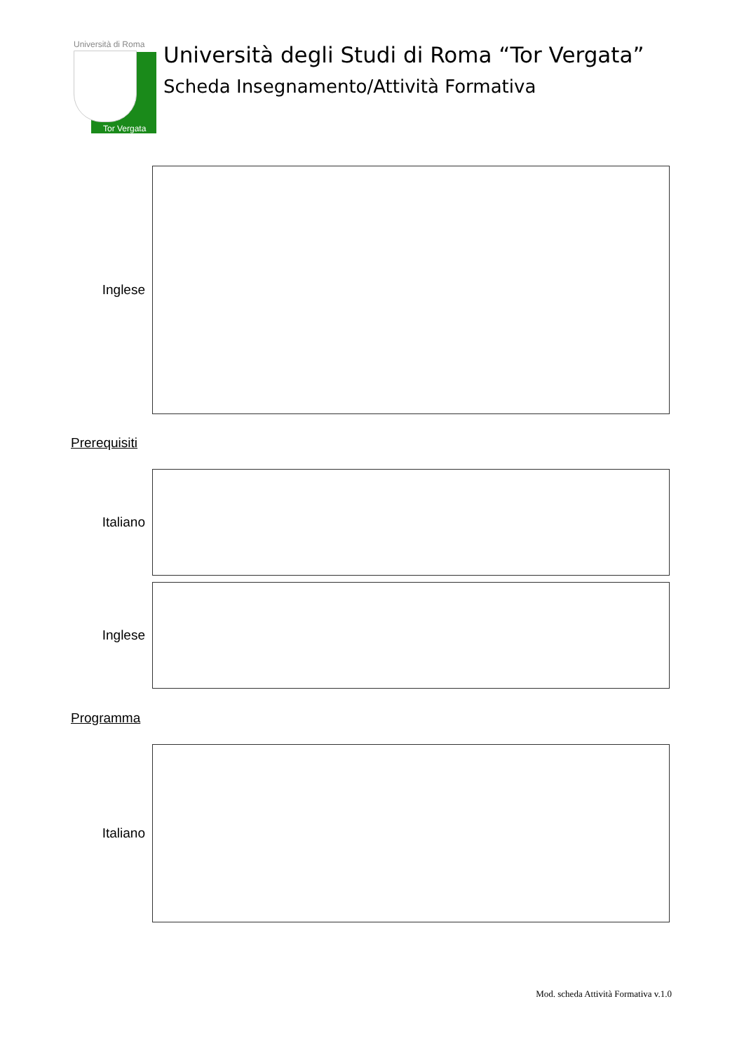Università di Roma
Tor Vergata
Università degli Studi di Roma “Tor Vergata”
Scheda Insegnamento/Attività Formativa
Inglese
Prerequisiti
Italiano
Inglese
Programma
Italiano
Mod. scheda Attività Formativa v.1.0